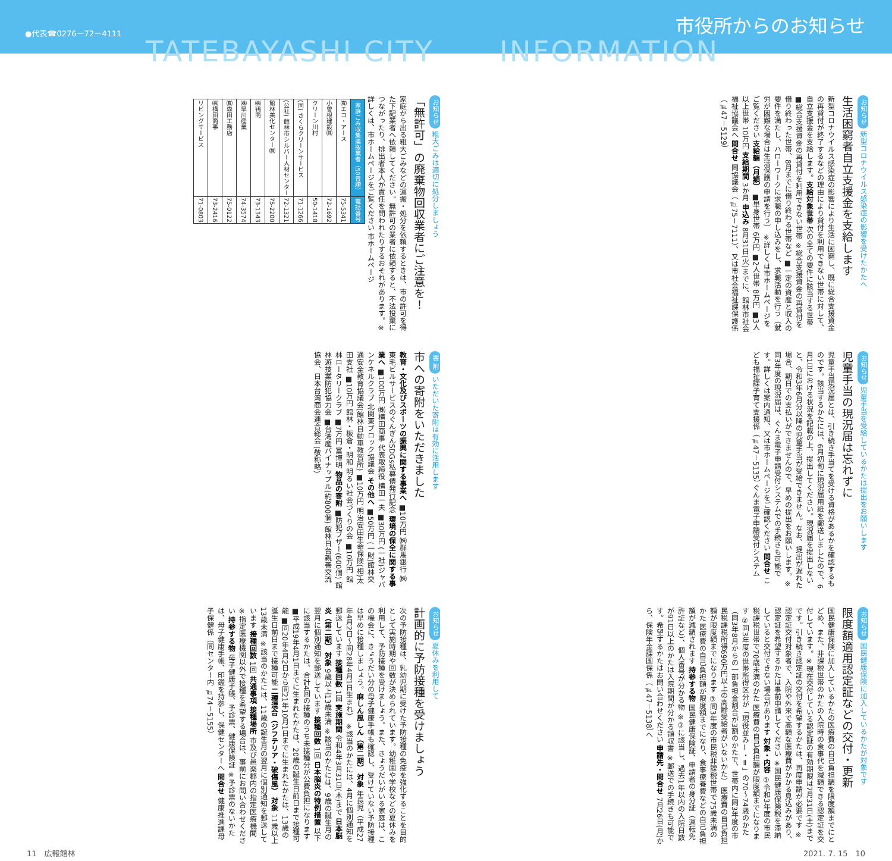●代表☎0276－72－4111 市役所からのお知らせ
TATEBAYASHI CITY INFORMATION
お知らせ 新型コロナウイルス感染症の影響を受けたかたへ
生活困窮者自立支援金を支給します
新型コロナウイルス感染症の影響により生活に困窮し、既に総合支援資金の再貸付が終了するなどの理由により貸付を利用できない世帯に対して、自立支援金を支給します。支給対象世帯 次の全ての要件に該当する世帯 ■総合支援資金の再貸付を利用できない世帯 ※総合支援資金の再貸付を借り終わった世帯、8月までに借り終わる世帯など ■一定の資産と収入の要件を満たし、ハローワークに求職の申し込みをし、求職活動を行う（就労が困難な場合は生活保護の申請を行う） ※詳しくは市ホームページをご覧ください 支給額（月額） ■単身世帯 6万円 ■2人世帯 8万円 ■3人以上世帯 10万円 支給期間 3か月 申込み 8月31日(火)までに、館林市社会福祉協議会へ 問合せ 同協議会（℡75－7111）、又は市社会福祉課保護係（℡47－5129）
お知らせ 児童手当を受給しているかたは提出をお願いします
児童手当の現況届は忘れずに
児童手当現況届とは、引き続き手当てを受ける資格があるかを確認するものです。該当するかたには、6月初旬に現況届用紙を郵送しましたので、6月1日における状況を記載の上、提出してください。現況届を提出しないと、令和3年6月分以降の児童手当が受給できません。なお、提出が遅れた場合、期日での支払いができませんので、早めの提出をお願いします。※同3年度の現況届は、ぐんま電子申請受付システムでの手続きも可能です。詳しくは案内通知、又は市ホームページをご確認ください 問合せ こども福祉課子育て支援係（℡47－5135） ぐんま電子申請受付システム
お知らせ 国民健康保険に加入しているかたが対象です
限度額適用認定証などの交付・更新
国民健康保険に加入しているかたの医療費の自己負担額を限度額までにとどめ、また、非課税世帯のかたの入院時の食事代を減額できる認定証を交付しています。※現在交付している認定証の有効期限は7月31日(土)までです。引き続き認定証の交付を希望するかたは、再度申請が必要です ※認定証交付対象者で、入院や外来で高額な医療費がかかる見込みがあり、認定証を希望するかたは事前申請してください ※国民健康保険税を滞納していると交付できない場合があります 対象・内容 ①令和3年度の市民税課税世帯で70歳未満のかた 医療費の自己負担額が限度額までになります ②同3年度の世帯所得区分が「現役並みⅠ・Ⅱ」の70～74歳のかた（同3年8月からの一部負担金割合が3割のかたで、世帯内に同3年度の市民税課税所得690万円以上の高齢受給者がいないかた） 医療費の自己負担額が限度額までになります ③同3年度の市民税非課税世帯で75歳未満のかた 医療費の自己負担額が限度額までになり、食事療養費などの自己負担額が減額されます 持参する物 国民健康保険証、申請者の身分証（運転免許証など）、個人番号が分かる物 ※③に該当し、過去1年以内の入院日数が91日以上のかたは入院期間が分かる領収書 ※郵送での手続きも可能です。希望するかたはお問い合わせください 申請先・問合せ 7月26日(月)から、保険年金課国保係（℡47－5138）へ
お知らせ 粗大ごみは適切に処分しましょう
「無許可」の廃棄物回収業者にご注意を！
家庭から出る粗大ごみなどの運搬・処分を依頼するときは、市の許可を得た下記業者へ依頼してください。無許可の業者に依頼すると、不法投棄につながったり、排出者本人が責任を問われたりするおそれがあります。※詳しくは、市ホームページをご覧ください 市ホームページ
| 家庭ごみ収集運搬業者（50音順） | 電話番号 |
| --- | --- |
| ㈲エコ・アース | 75-5341 |
| 小曽根建設㈱ | 72-1692 |
| クリーン川村 | 50-1418 |
| (同) さくらクリーンサービス | 71-1266 |
| (公社) 館林市シルバー人材センター | 72-1321 |
| 館林美化センター㈱ | 75-2200 |
| ㈱鴇商 | 73-1343 |
| ㈱早川産業 | 74-3574 |
| ㈲森田工務店 | 75-0122 |
| ㈱横田商事 | 73-2416 |
| リビングサービス | 71-0803 |
寄 附 いただいた寄附は有効に活用します
市への寄附をいただきました
教育・文化及びスポーツの振興に関する事業へ ■10万円 ㈱群馬銀行 ㈱東毛ビルサービスのぐんぎんSDGs私募債発行記念 環境の保全に関する事業へ ■100万円 ㈱横田商事 代表取締役 横田一夫 ■30万円 (一社)ジャパンケネルクラブ 北関東ブロック協議会 その他へ ■50万円 (一財)館林交通安全教育協議会(館林自動車教習所) ■10万円 明治安田生命保険(相)太田支社 ■10万円 館林・板倉・明和 明るい社会づくりの会 ■10万円 館林ロータリークラブ ■7万円 冨博明 物品の寄附 ■防犯ブザー(600個) 館林遊技業防犯協力会 ■台湾産パイナップル(約800個) 館林日台親善交流協会、日本台湾商会連合総会 (敬称略)
お知らせ 夏休みを利用して
計画的に予防接種を受けましょう
次の予防接種は、乳幼児期に受けた予防接種の免疫を強化することを目的として実施時期や回数が決められています。幼稚園や学校などの夏休みを利用して、予防接種を受けましょう。また、きょうだいがいる家庭は、この機会に、きょうだい分の母子健康手帳も確認し、受けていない予防接種は早めに接種しましょう。麻しん風しん（第二期） 対象 年長児（平成27年4月2日～同28年4月1日生まれ） ※該当のかたには、4月に個別通知を郵送しています 接種回数 1回 実施期間 令和4年3月31日(木)まで 日本脳炎（第二期） 対象 9歳以上13歳未満 ※該当のかたには、9歳の誕生月の翌月に個別通知を郵送しています 接種回数 1回 日本脳炎の特例措置 以下に該当するかたは、合計4回の接種のうち未接種分が公費負担になります ■平成19年4月1日までに生まれたかたは、20歳の誕生日前日まで接種可能 ■同20年4月2日から同21年10月1日までに生まれたかたは、13歳の誕生日前日まで接種可能 二種混合（ジフテリア・破傷風） 対象 11歳以上13歳未満 ※該当のかたには、11歳の誕生月の翌月に個別通知を郵送しています 接種回数 1回 共通事項 接種場所 市及び邑楽郡内の指定医療機関 ※指定医療機関以外で接種を希望する場合は、事前にお問い合わせください 持参する物 母子健康手帳、予診票、健康保険証 ※予診票のないかたは、母子健康手帳、印鑑を持参し、保健センターへ 問合せ 健康推進課母子保健係（同センター内 ℡74－5155）
11　広報館林 2021. 7. 15　10